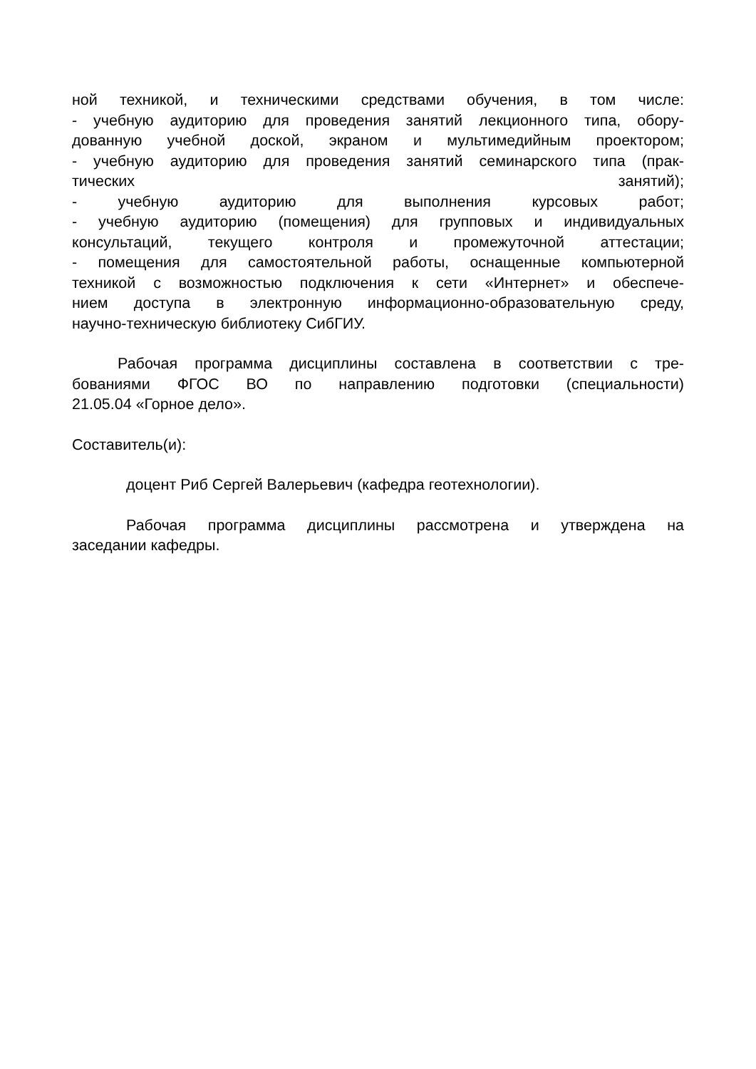ной техникой, и техническими средствами обучения, в том числе:
- учебную аудиторию для проведения занятий лекционного типа, обору-
дованную учебной доской, экраном и мультимедийным проектором;
- учебную аудиторию для проведения занятий семинарского типа (прак-
тических занятий);
- учебную аудиторию для выполнения курсовых работ;
- учебную аудиторию (помещения) для групповых и индивидуальных
консультаций, текущего контроля и промежуточной аттестации;
- помещения для самостоятельной работы, оснащенные компьютерной
техникой с возможностью подключения к сети «Интернет» и обеспече-
нием доступа в электронную информационно-образовательную среду,
научно-техническую библиотеку СибГИУ.
Рабочая программа дисциплины составлена в соответствии с тре-
бованиями ФГОС ВО по направлению подготовки (специальности)
21.05.04 «Горное дело».
Составитель(и):
доцент Риб Сергей Валерьевич (кафедра геотехнологии).
Рабочая программа дисциплины рассмотрена и утверждена на
заседании кафедры.